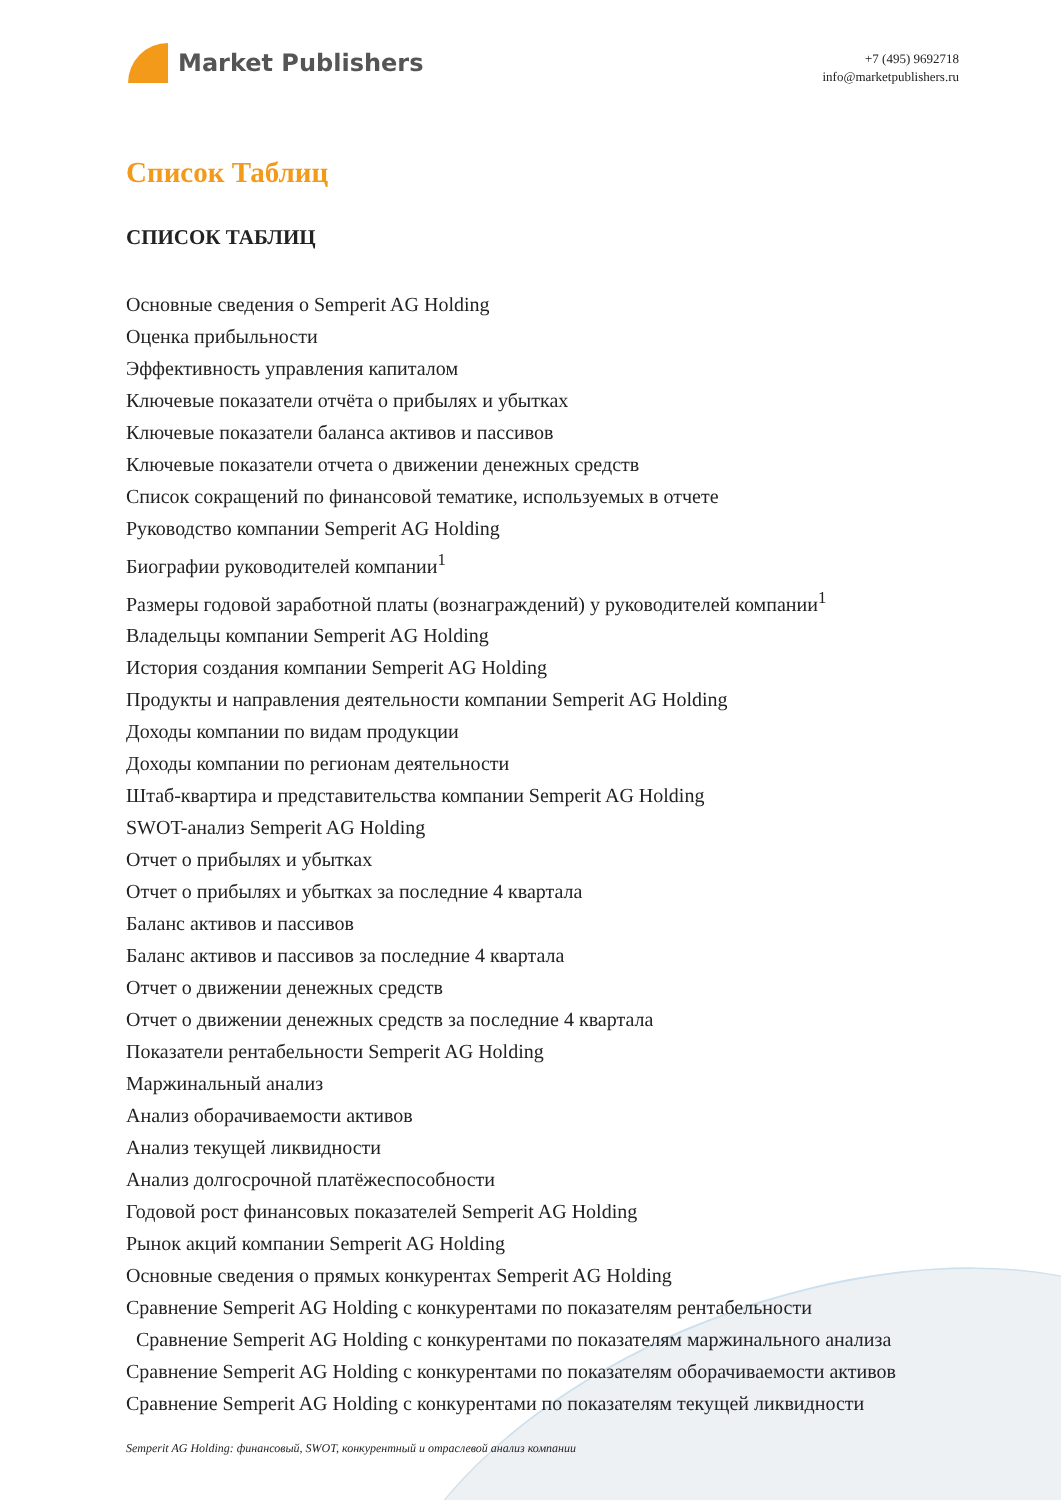Market Publishers
+7 (495) 9692718
info@marketpublishers.ru
Список Таблиц
СПИСОК ТАБЛИЦ
Основные сведения о Semperit AG Holding
Оценка прибыльности
Эффективность управления капиталом
Ключевые показатели отчёта о прибылях и убытках
Ключевые показатели баланса активов и пассивов
Ключевые показатели отчета о движении денежных средств
Список сокращений по финансовой тематике, используемых в отчете
Руководство компании Semperit AG Holding
Биографии руководителей компании<sup>1</sup>
Размеры годовой заработной платы (вознаграждений) у руководителей компании<sup>1</sup>
Владельцы компании Semperit AG Holding
История создания компании Semperit AG Holding
Продукты и направления деятельности компании Semperit AG Holding
Доходы компании по видам продукции
Доходы компании по регионам деятельности
Штаб-квартира и представительства компании Semperit AG Holding
SWOT-анализ Semperit AG Holding
Отчет о прибылях и убытках
Отчет о прибылях и убытках за последние 4 квартала
Баланс активов и пассивов
Баланс активов и пассивов за последние 4 квартала
Отчет о движении денежных средств
Отчет о движении денежных средств за последние 4 квартала
Показатели рентабельности Semperit AG Holding
Маржинальный анализ
Анализ оборачиваемости активов
Анализ текущей ликвидности
Анализ долгосрочной платёжеспособности
Годовой рост финансовых показателей Semperit AG Holding
Рынок акций компании Semperit AG Holding
Основные сведения о прямых конкурентах Semperit AG Holding
Сравнение Semperit AG Holding с конкурентами по показателям рентабельности
Сравнение Semperit AG Holding с конкурентами по показателям маржинального анализа
Сравнение Semperit AG Holding с конкурентами по показателям оборачиваемости активов
Сравнение Semperit AG Holding с конкурентами по показателям текущей ликвидности
Semperit AG Holding: финансовый, SWOT, конкурентный и отраслевой анализ компании